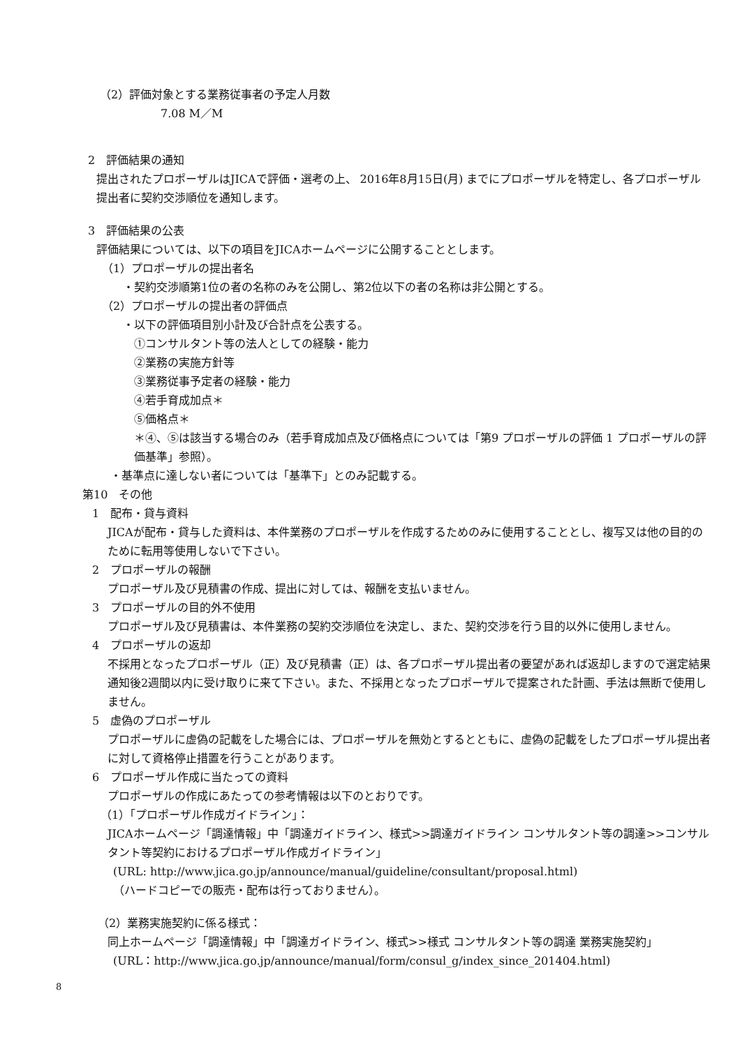（2）評価対象とする業務従事者の予定人月数
7.08 M／M
2　評価結果の通知
提出されたプロポーザルはJICAで評価・選考の上、 2016年8月15日(月) までにプロポーザルを特定し、各プロポーザル提出者に契約交渉順位を通知します。
3　評価結果の公表
評価結果については、以下の項目をJICAホームページに公開することとします。
（1）プロポーザルの提出者名
・契約交渉順第1位の者の名称のみを公開し、第2位以下の者の名称は非公開とする。
（2）プロポーザルの提出者の評価点
・以下の評価項目別小計及び合計点を公表する。
①コンサルタント等の法人としての経験・能力
②業務の実施方針等
③業務従事予定者の経験・能力
④若手育成加点＊
⑤価格点＊
＊④、⑤は該当する場合のみ（若手育成加点及び価格点については「第9 プロポーザルの評価 1 プロポーザルの評価基準」参照）。
・基準点に達しない者については「基準下」とのみ記載する。
第10　その他
1　配布・貸与資料
JICAが配布・貸与した資料は、本件業務のプロポーザルを作成するためのみに使用することとし、複写又は他の目的のために転用等使用しないで下さい。
2　プロポーザルの報酬
プロポーザル及び見積書の作成、提出に対しては、報酬を支払いません。
3　プロポーザルの目的外不使用
プロポーザル及び見積書は、本件業務の契約交渉順位を決定し、また、契約交渉を行う目的以外に使用しません。
4　プロポーザルの返却
不採用となったプロポーザル（正）及び見積書（正）は、各プロポーザル提出者の要望があれば返却しますので選定結果通知後2週間以内に受け取りに来て下さい。また、不採用となったプロポーザルで提案された計画、手法は無断で使用しません。
5　虚偽のプロポーザル
プロポーザルに虚偽の記載をした場合には、プロポーザルを無効とするとともに、虚偽の記載をしたプロポーザル提出者に対して資格停止措置を行うことがあります。
6　プロポーザル作成に当たっての資料
プロポーザルの作成にあたっての参考情報は以下のとおりです。
（1）「プロポーザル作成ガイドライン」：
JICAホームページ「調達情報」中「調達ガイドライン、様式>>調達ガイドライン コンサルタント等の調達>>コンサルタント等契約におけるプロポーザル作成ガイドライン」
(URL: http://www.jica.go.jp/announce/manual/guideline/consultant/proposal.html)
（ハードコピーでの販売・配布は行っておりません）。
（2）業務実施契約に係る様式：
同上ホームページ「調達情報」中「調達ガイドライン、様式>>様式 コンサルタント等の調達 業務実施契約」
(URL：http://www.jica.go.jp/announce/manual/form/consul_g/index_since_201404.html)
8